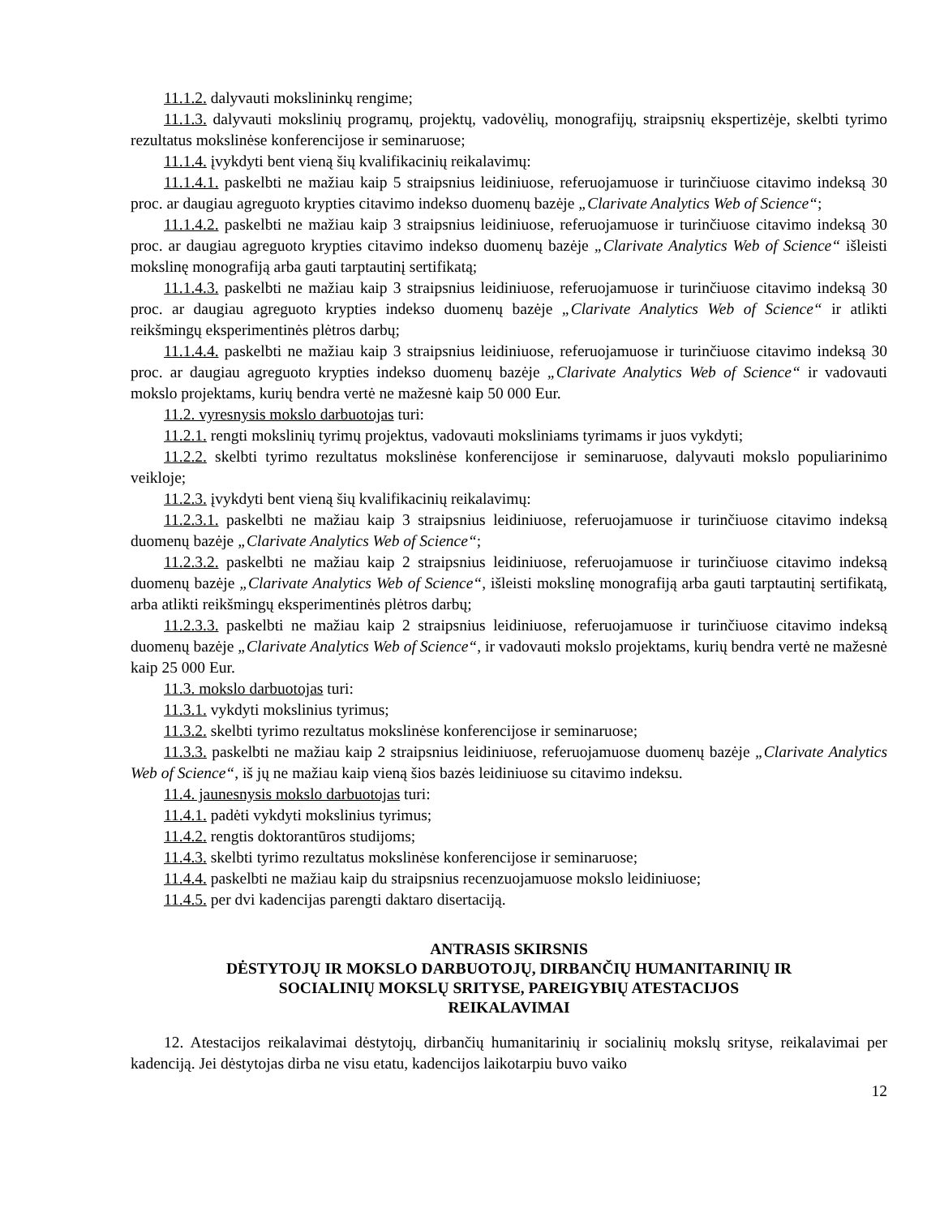11.1.2. dalyvauti mokslininkų rengime;
11.1.3. dalyvauti mokslinių programų, projektų, vadovėlių, monografijų, straipsnių ekspertizėje, skelbti tyrimo rezultatus mokslinėse konferencijose ir seminaruose;
11.1.4. įvykdyti bent vieną šių kvalifikacinių reikalavimų:
11.1.4.1. paskelbti ne mažiau kaip 5 straipsnius leidiniuose, referuojamuose ir turinčiuose citavimo indeksą 30 proc. ar daugiau agreguoto krypties citavimo indekso duomenų bazėje „Clarivate Analytics Web of Science“;
11.1.4.2. paskelbti ne mažiau kaip 3 straipsnius leidiniuose, referuojamuose ir turinčiuose citavimo indeksą 30 proc. ar daugiau agreguoto krypties citavimo indekso duomenų bazėje „Clarivate Analytics Web of Science“ išleisti mokslinę monografiją arba gauti tarptautinį sertifikatą;
11.1.4.3. paskelbti ne mažiau kaip 3 straipsnius leidiniuose, referuojamuose ir turinčiuose citavimo indeksą 30 proc. ar daugiau agreguoto krypties indekso duomenų bazėje „Clarivate Analytics Web of Science“ ir atlikti reikšmingų eksperimentinės plėtros darbų;
11.1.4.4. paskelbti ne mažiau kaip 3 straipsnius leidiniuose, referuojamuose ir turinčiuose citavimo indeksą 30 proc. ar daugiau agreguoto krypties indekso duomenų bazėje „Clarivate Analytics Web of Science“ ir vadovauti mokslo projektams, kurių bendra vertė ne mažesnė kaip 50 000 Eur.
11.2. vyresnysis mokslo darbuotojas turi:
11.2.1. rengti mokslinių tyrimų projektus, vadovauti moksliniams tyrimams ir juos vykdyti;
11.2.2. skelbti tyrimo rezultatus mokslinėse konferencijose ir seminaruose, dalyvauti mokslo populiarinimo veikloje;
11.2.3. įvykdyti bent vieną šių kvalifikacinių reikalavimų:
11.2.3.1. paskelbti ne mažiau kaip 3 straipsnius leidiniuose, referuojamuose ir turinčiuose citavimo indeksą duomenų bazėje „Clarivate Analytics Web of Science“;
11.2.3.2. paskelbti ne mažiau kaip 2 straipsnius leidiniuose, referuojamuose ir turinčiuose citavimo indeksą duomenų bazėje „Clarivate Analytics Web of Science“, išleisti mokslinę monografiją arba gauti tarptautinį sertifikatą, arba atlikti reikšmingų eksperimentinės plėtros darbų;
11.2.3.3. paskelbti ne mažiau kaip 2 straipsnius leidiniuose, referuojamuose ir turinčiuose citavimo indeksą duomenų bazėje „Clarivate Analytics Web of Science“, ir vadovauti mokslo projektams, kurių bendra vertė ne mažesnė kaip 25 000 Eur.
11.3. mokslo darbuotojas turi:
11.3.1. vykdyti mokslinius tyrimus;
11.3.2. skelbti tyrimo rezultatus mokslinėse konferencijose ir seminaruose;
11.3.3. paskelbti ne mažiau kaip 2 straipsnius leidiniuose, referuojamuose duomenų bazėje „Clarivate Analytics Web of Science“, iš jų ne mažiau kaip vieną šios bazės leidiniuose su citavimo indeksu.
11.4. jaunesnysis mokslo darbuotojas turi:
11.4.1. padėti vykdyti mokslinius tyrimus;
11.4.2. rengtis doktorantūros studijoms;
11.4.3. skelbti tyrimo rezultatus mokslinėse konferencijose ir seminaruose;
11.4.4. paskelbti ne mažiau kaip du straipsnius recenzuojamuose mokslo leidiniuose;
11.4.5. per dvi kadencijas parengti daktaro disertaciją.
ANTRASIS SKIRSNIS
DĖSTYTOJŲ IR MOKSLO DARBUOTOJŲ, DIRBANČIŲ HUMANITARINIŲ IR
SOCIALINIŲ MOKSLŲ SRITYSE, PAREIGYBIŲ ATESTACIJOS
REIKALAVIMAI
12. Atestacijos reikalavimai dėstytojų, dirbančių humanitarinių ir socialinių mokslų srityse, reikalavimai per kadenciją. Jei dėstytojas dirba ne visu etatu, kadencijos laikotarpiu buvo vaiko
12